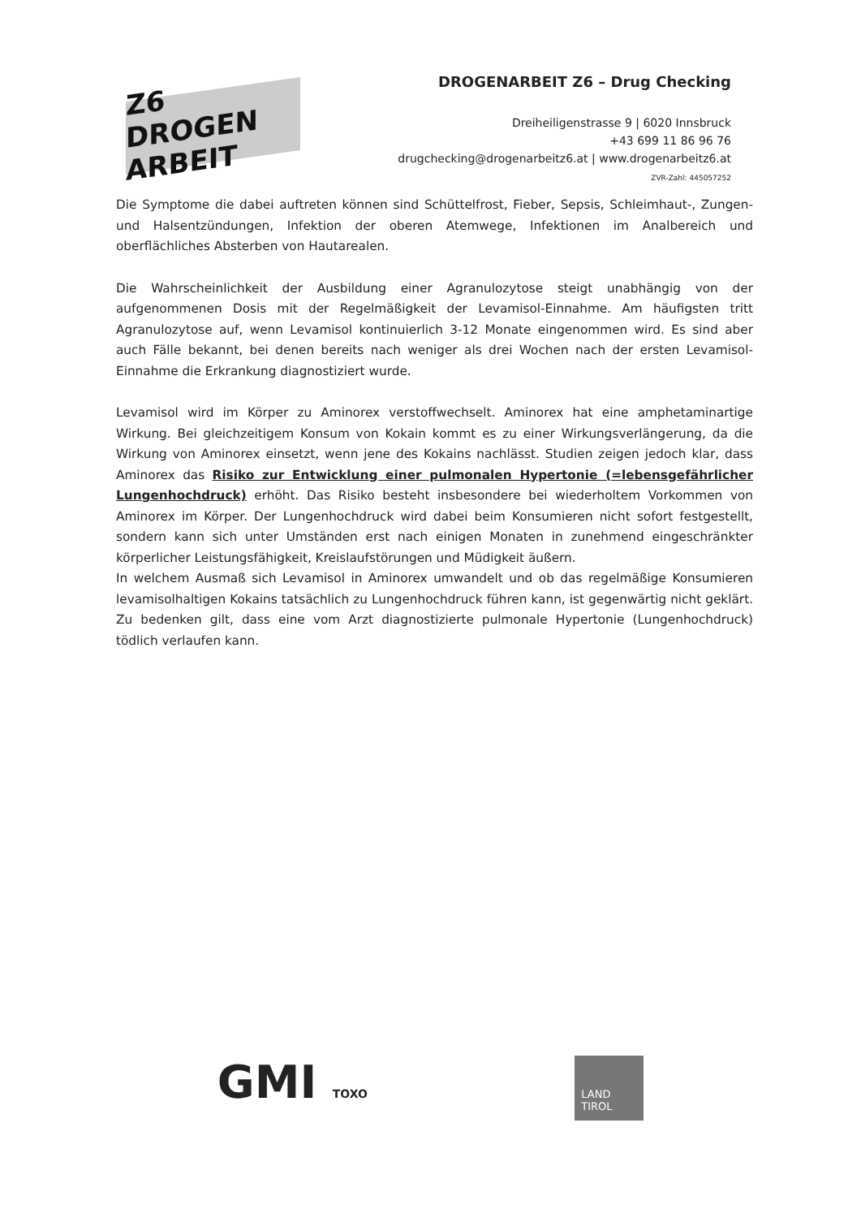Z6 DROGEN ARBEIT
DROGENARBEIT Z6 – Drug Checking
Dreiheiligenstrasse 9 | 6020 Innsbruck
+43 699 11 86 96 76
drugchecking@drogenarbeitz6.at | www.drogenarbeitz6.at
ZVR-Zahl: 445057252
Die Symptome die dabei auftreten können sind Schüttelfrost, Fieber, Sepsis, Schleimhaut-, Zungen- und Halsentzündungen, Infektion der oberen Atemwege, Infektionen im Analbereich und oberflächliches Absterben von Hautarealen.
Die Wahrscheinlichkeit der Ausbildung einer Agranulozytose steigt unabhängig von der aufgenommenen Dosis mit der Regelmäßigkeit der Levamisol-Einnahme. Am häufigsten tritt Agranulozytose auf, wenn Levamisol kontinuierlich 3-12 Monate eingenommen wird. Es sind aber auch Fälle bekannt, bei denen bereits nach weniger als drei Wochen nach der ersten Levamisol-Einnahme die Erkrankung diagnostiziert wurde.
Levamisol wird im Körper zu Aminorex verstoffwechselt. Aminorex hat eine amphetaminartige Wirkung. Bei gleichzeitigem Konsum von Kokain kommt es zu einer Wirkungsverlängerung, da die Wirkung von Aminorex einsetzt, wenn jene des Kokains nachlässt. Studien zeigen jedoch klar, dass Aminorex das Risiko zur Entwicklung einer pulmonalen Hypertonie (=lebensgefährlicher Lungenhochdruck) erhöht. Das Risiko besteht insbesondere bei wiederholtem Vorkommen von Aminorex im Körper. Der Lungenhochdruck wird dabei beim Konsumieren nicht sofort festgestellt, sondern kann sich unter Umständen erst nach einigen Monaten in zunehmend eingeschränkter körperlicher Leistungsfähigkeit, Kreislaufstörungen und Müdigkeit äußern.
In welchem Ausmaß sich Levamisol in Aminorex umwandelt und ob das regelmäßige Konsumieren levamisolhaltigen Kokains tatsächlich zu Lungenhochdruck führen kann, ist gegenwärtig nicht geklärt. Zu bedenken gilt, dass eine vom Arzt diagnostizierte pulmonale Hypertonie (Lungenhochdruck) tödlich verlaufen kann.
GMI TOXO
LAND
TIROL